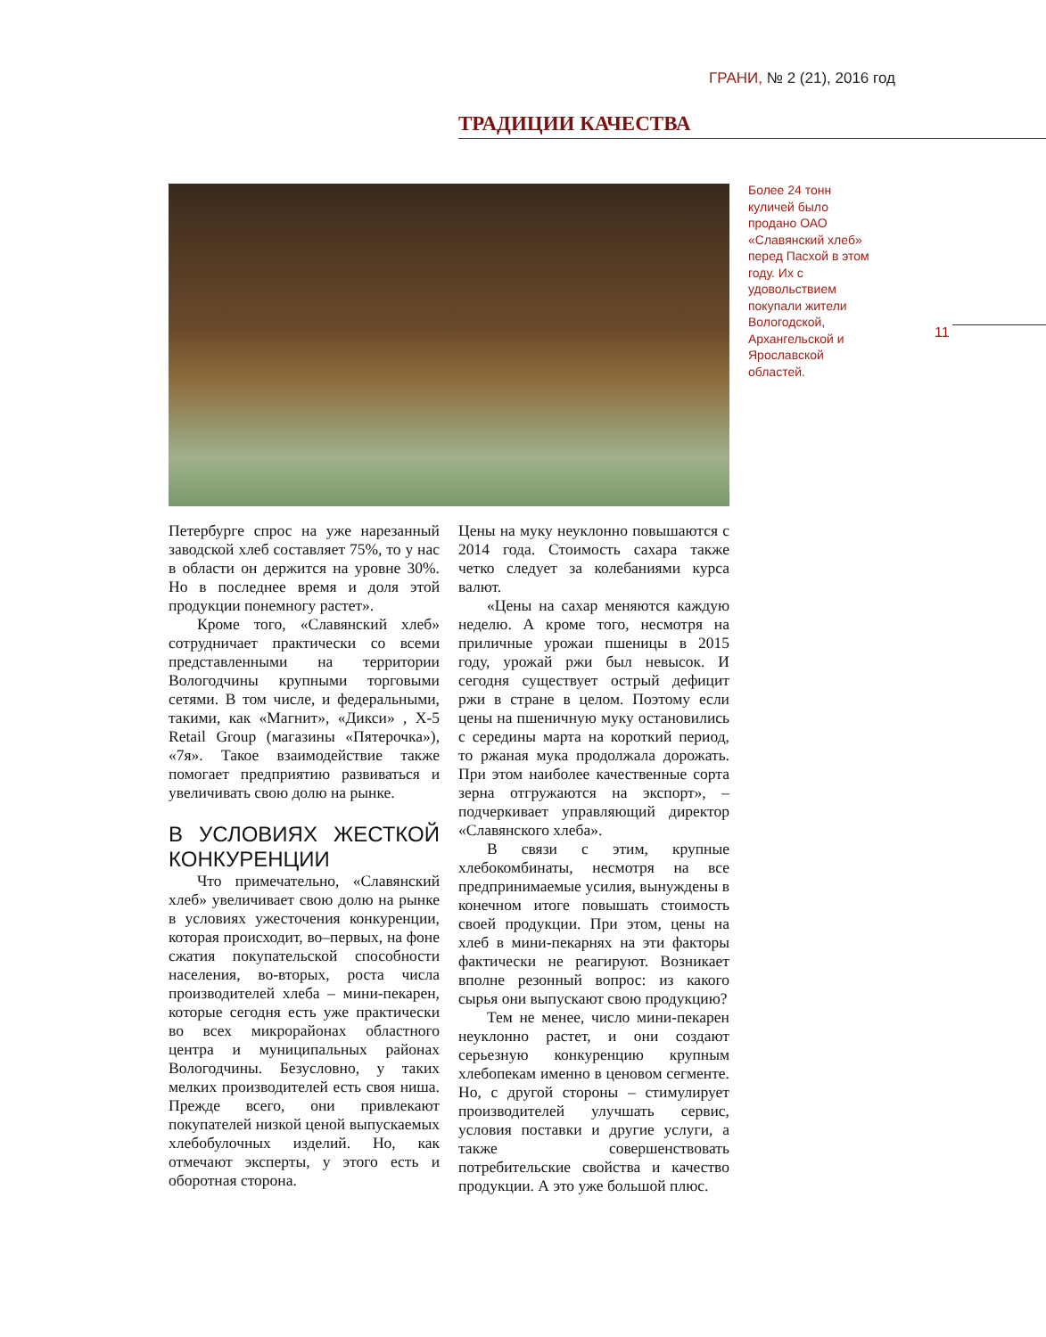ГРАНИ, № 2 (21), 2016 год
ТРАДИЦИИ КАЧЕСТВА
Более 24 тонн куличей было продано ОАО «Славянский хлеб» перед Пасхой в этом году. Их с удовольствием покупали жители Вологодской, Архангельской и Ярославской областей.
11
Петербурге спрос на уже нарезанный заводской хлеб составляет 75%, то у нас в области он держится на уровне 30%. Но в последнее время и доля этой продукции понемногу растет».
Кроме того, «Славянский хлеб» сотрудничает практически со всеми представленными на территории Вологодчины крупными торговыми сетями. В том числе, и федеральными, такими, как «Магнит», «Дикси» , X-5 Retail Group (магазины «Пятерочка»), «7я». Такое взаимодействие также помогает предприятию развиваться и увеличивать свою долю на рынке.
В УСЛОВИЯХ ЖЕСТКОЙ КОНКУРЕНЦИИ
Что примечательно, «Славянский хлеб» увеличивает свою долю на рынке в условиях ужесточения конкуренции, которая происходит, во–первых, на фоне сжатия покупательской способности населения, во-вторых, роста числа производителей хлеба – мини-пекарен, которые сегодня есть уже практически во всех микрорайонах областного центра и муниципальных районах Вологодчины. Безусловно, у таких мелких производителей есть своя ниша. Прежде всего, они привлекают покупателей низкой ценой выпускаемых хлебобулочных изделий. Но, как отмечают эксперты, у этого есть и оборотная сторона.
Цены на муку неуклонно повышаются с 2014 года. Стоимость сахара также четко следует за колебаниями курса валют.
«Цены на сахар меняются каждую неделю. А кроме того, несмотря на приличные урожаи пшеницы в 2015 году, урожай ржи был невысок. И сегодня существует острый дефицит ржи в стране в целом. Поэтому если цены на пшеничную муку остановились с середины марта на короткий период, то ржаная мука продолжала дорожать. При этом наиболее качественные сорта зерна отгружаются на экспорт», – подчеркивает управляющий директор «Славянского хлеба».
В связи с этим, крупные хлебокомбинаты, несмотря на все предпринимаемые усилия, вынуждены в конечном итоге повышать стоимость своей продукции. При этом, цены на хлеб в мини-пекарнях на эти факторы фактически не реагируют. Возникает вполне резонный вопрос: из какого сырья они выпускают свою продукцию?
Тем не менее, число мини-пекарен неуклонно растет, и они создают серьезную конкуренцию крупным хлебопекам именно в ценовом сегменте. Но, с другой стороны – стимулирует производителей улучшать сервис, условия поставки и другие услуги, а также совершенствовать потребительские свойства и качество продукции. А это уже большой плюс.